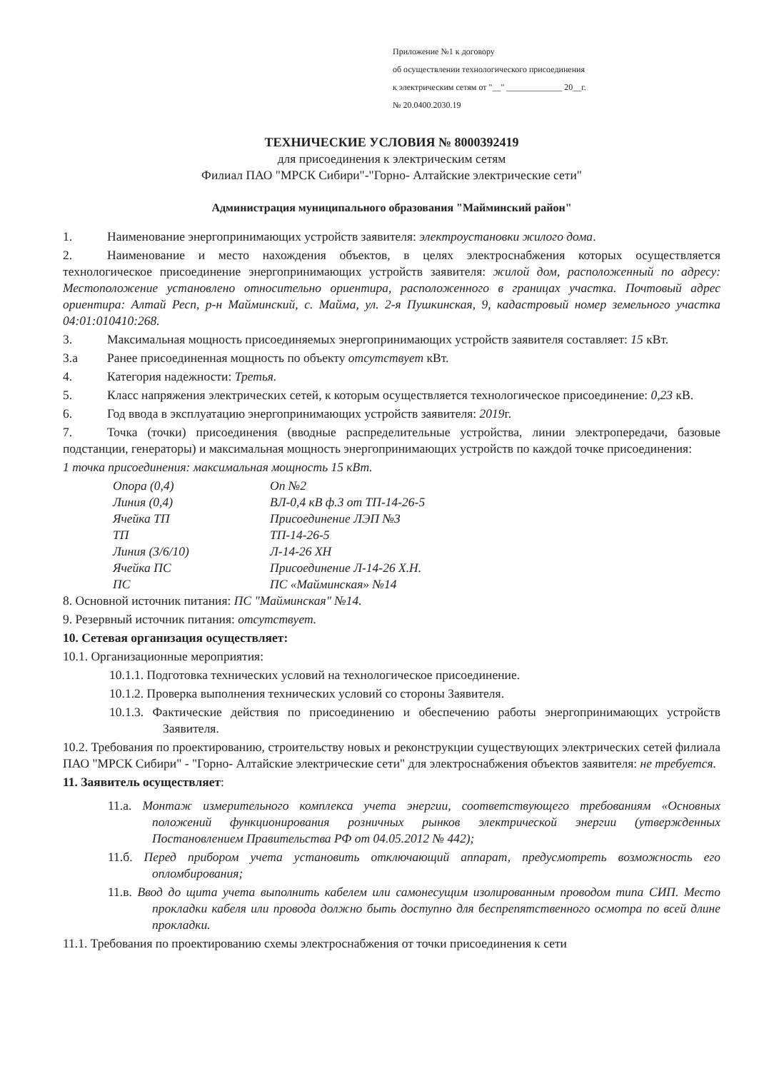Приложение №1 к договору
об осуществлении технологического присоединения
к электрическим сетям от "__" _____________ 20__г.
№ 20.0400.2030.19
ТЕХНИЧЕСКИЕ УСЛОВИЯ № 8000392419
для присоединения к электрическим сетям
Филиал ПАО "МРСК Сибири"-"Горно- Алтайские электрические сети"
Администрация муниципального образования "Майминский район"
1. Наименование энергопринимающих устройств заявителя: электроустановки жилого дома.
2. Наименование и место нахождения объектов, в целях электроснабжения которых осуществляется технологическое присоединение энергопринимающих устройств заявителя: жилой дом, расположенный по адресу: Местоположение установлено относительно ориентира, расположенного в границах участка. Почтовый адрес ориентира: Алтай Респ, р-н Майминский, с. Майма, ул. 2-я Пушкинская, 9, кадастровый номер земельного участка 04:01:010410:268.
3. Максимальная мощность присоединяемых энергопринимающих устройств заявителя составляет: 15 кВт.
3.а Ранее присоединенная мощность по объекту отсутствует кВт.
4. Категория надежности: Третья.
5. Класс напряжения электрических сетей, к которым осуществляется технологическое присоединение: 0,23 кВ.
6. Год ввода в эксплуатацию энергопринимающих устройств заявителя: 2019г.
7. Точка (точки) присоединения (вводные распределительные устройства, линии электропередачи, базовые подстанции, генераторы) и максимальная мощность энергопринимающих устройств по каждой точке присоединения:
1 точка присоединения: максимальная мощность 15 кВт.
| Опора (0,4) | Оп №2 |
| Линия (0,4) | ВЛ-0,4 кВ ф.3 от ТП-14-26-5 |
| Ячейка ТП | Присоединение ЛЭП №3 |
| ТП | ТП-14-26-5 |
| Линия (3/6/10) | Л-14-26 ХН |
| Ячейка ПС | Присоединение Л-14-26 Х.Н. |
| ПС | ПС «Майминская» №14 |
8. Основной источник питания: ПС "Майминская" №14.
9. Резервный источник питания: отсутствует.
10. Сетевая организация осуществляет:
10.1. Организационные мероприятия:
10.1.1. Подготовка технических условий на технологическое присоединение.
10.1.2. Проверка выполнения технических условий со стороны Заявителя.
10.1.3. Фактические действия по присоединению и обеспечению работы энергопринимающих устройств Заявителя.
10.2. Требования по проектированию, строительству новых и реконструкции существующих электрических сетей филиала ПАО "МРСК Сибири" - "Горно- Алтайские электрические сети" для электроснабжения объектов заявителя: не требуется.
11. Заявитель осуществляет:
11.а. Монтаж измерительного комплекса учета энергии, соответствующего требованиям «Основных положений функционирования розничных рынков электрической энергии (утвержденных Постановлением Правительства РФ от 04.05.2012 № 442);
11.б. Перед прибором учета установить отключающий аппарат, предусмотреть возможность его опломбирования;
11.в. Ввод до щита учета выполнить кабелем или самонесущим изолированным проводом типа СИП. Место прокладки кабеля или провода должно быть доступно для беспрепятственного осмотра по всей длине прокладки.
11.1. Требования по проектированию схемы электроснабжения от точки присоединения к сети